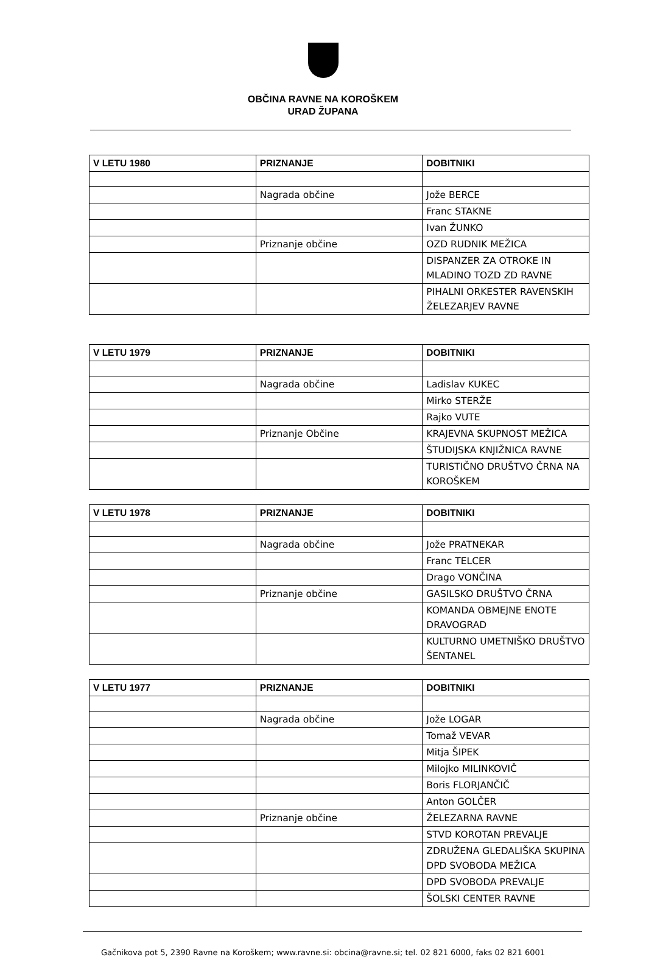OBČINA RAVNE NA KOROŠKEM
URAD ŽUPANA
| V LETU 1980 | PRIZNANJE | DOBITNIKI |
| --- | --- | --- |
| | Nagrada občine | Jože BERCE |
| | | Franc STAKNE |
| | | Ivan ŽUNKO |
| | Priznanje občine | OZD RUDNIK MEŽICA |
| | | DISPANZER ZA OTROKE IN MLADINO TOZD ZD RAVNE |
| | | PIHALNI ORKESTER RAVENSKIH ŽELEZARJEV RAVNE |
| V LETU 1979 | PRIZNANJE | DOBITNIKI |
| --- | --- | --- |
| | Nagrada občine | Ladislav KUKEC |
| | | Mirko STERŽE |
| | | Rajko VUTE |
| | Priznanje Občine | KRAJEVNA SKUPNOST MEŽICA |
| | | ŠTUDIJSKA KNJIŽNICA RAVNE |
| | | TURISTIČNO DRUŠTVO ČRNA NA KOROŠKEM |
| V LETU 1978 | PRIZNANJE | DOBITNIKI |
| --- | --- | --- |
| | Nagrada občine | Jože PRATNEKAR |
| | | Franc TELCER |
| | | Drago VONČINA |
| | Priznanje občine | GASILSKO DRUŠTVO ČRNA |
| | | KOMANDA OBMEJNE ENOTE DRAVOGRAD |
| | | KULTURNO UMETNIŠKO DRUŠTVO ŠENTANEL |
| V LETU 1977 | PRIZNANJE | DOBITNIKI |
| --- | --- | --- |
| | Nagrada občine | Jože LOGAR |
| | | Tomaž VEVAR |
| | | Mitja ŠIPEK |
| | | Milojko MILINKOVIČ |
| | | Boris FLORJANČIČ |
| | | Anton GOLČER |
| | Priznanje občine | ŽELEZARNA RAVNE |
| | | STVD KOROTAN PREVALJE |
| | | ZDRUŽENA GLEDALIŠKA SKUPINA DPD SVOBODA MEŽICA |
| | | DPD SVOBODA PREVALJE |
| | | ŠOLSKI CENTER RAVNE |
Gačnikova pot 5, 2390 Ravne na Koroškem; www.ravne.si: obcina@ravne.si; tel. 02 821 6000, faks 02 821 6001